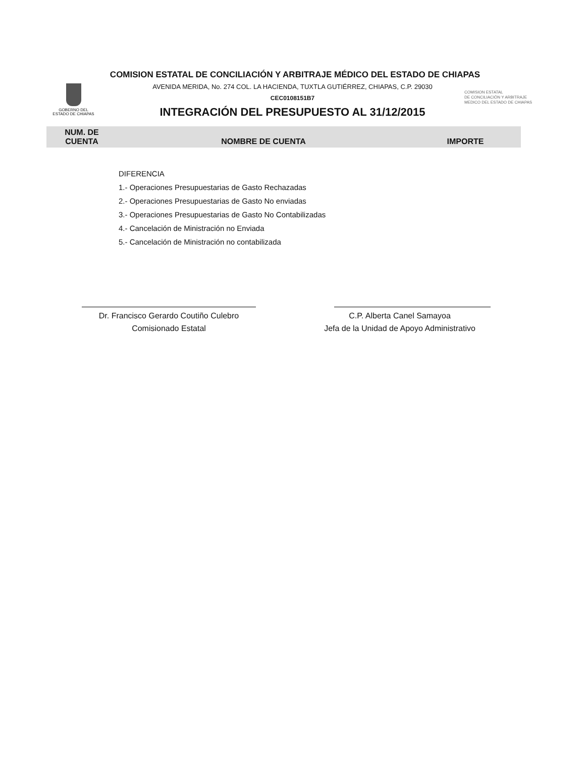GOBERNO DEL
ESTADO DE CHIAPAS
COMISION ESTATAL
DE CONCILIACIÓN Y ARBITRAJE
MEDICO DEL ESTADO DE CHIAPAS
COMISION ESTATAL DE CONCILIACIÓN Y ARBITRAJE MÉDICO DEL ESTADO DE CHIAPAS
AVENIDA MERIDA, No. 274 COL. LA HACIENDA, TUXTLA GUTIÉRREZ, CHIAPAS, C.P. 29030
CEC0108151B7
INTEGRACIÓN DEL PRESUPUESTO AL 31/12/2015
| NUM. DE CUENTA | NOMBRE DE CUENTA | IMPORTE |
| --- | --- | --- |
DIFERENCIA
1.- Operaciones Presupuestarias de Gasto Rechazadas
2.- Operaciones Presupuestarias de Gasto No enviadas
3.- Operaciones Presupuestarias de Gasto No Contabilizadas
4.- Cancelación de Ministración no Enviada
5.- Cancelación de Ministración no contabilizada
Dr. Francisco Gerardo Coutiño Culebro
Comisionado Estatal
C.P. Alberta Canel Samayoa
Jefa de la Unidad de Apoyo Administrativo